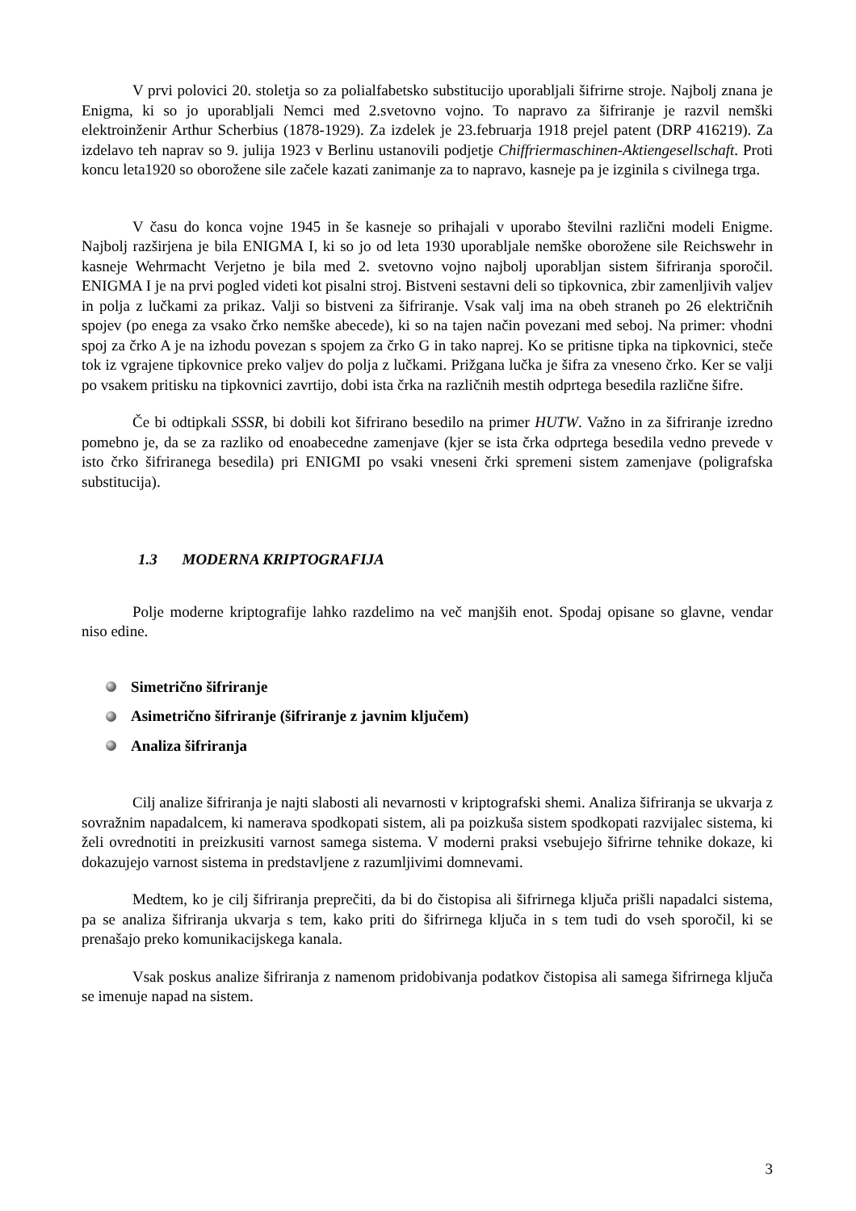V prvi polovici 20. stoletja so za polialfabetsko substitucijo uporabljali šifrirne stroje. Najbolj znana je Enigma, ki so jo uporabljali Nemci med 2.svetovno vojno. To napravo za šifriranje je razvil nemški elektroinženir Arthur Scherbius (1878-1929). Za izdelek je 23.februarja 1918 prejel patent (DRP 416219). Za izdelavo teh naprav so 9. julija 1923 v Berlinu ustanovili podjetje Chiffriermaschinen-Aktiengesellschaft. Proti koncu leta1920 so oborožene sile začele kazati zanimanje za to napravo, kasneje pa je izginila s civilnega trga.
V času do konca vojne 1945 in še kasneje so prihajali v uporabo številni različni modeli Enigme. Najbolj razširjena je bila ENIGMA I, ki so jo od leta 1930 uporabljale nemške oborožene sile Reichswehr in kasneje Wehrmacht Verjetno je bila med 2. svetovno vojno najbolj uporabljan sistem šifriranja sporočil. ENIGMA I je na prvi pogled videti kot pisalni stroj. Bistveni sestavni deli so tipkovnica, zbir zamenljivih valjev in polja z lučkami za prikaz. Valji so bistveni za šifriranje. Vsak valj ima na obeh straneh po 26 električnih spojev (po enega za vsako črko nemške abecede), ki so na tajen način povezani med seboj. Na primer: vhodni spoj za črko A je na izhodu povezan s spojem za črko G in tako naprej. Ko se pritisne tipka na tipkovnici, steče tok iz vgrajene tipkovnice preko valjev do polja z lučkami. Prižgana lučka je šifra za vneseno črko. Ker se valji po vsakem pritisku na tipkovnici zavrtijo, dobi ista črka na različnih mestih odprtega besedila različne šifre.
Če bi odtipkali SSSR, bi dobili kot šifrirano besedilo na primer HUTW. Važno in za šifriranje izredno pomebno je, da se za razliko od enoabecedne zamenjave (kjer se ista črka odprtega besedila vedno prevede v isto črko šifriranega besedila) pri ENIGMI po vsaki vneseni črki spremeni sistem zamenjave (poligrafska substitucija).
1.3 MODERNA KRIPTOGRAFIJA
Polje moderne kriptografije lahko razdelimo na več manjših enot. Spodaj opisane so glavne, vendar niso edine.
Simetrično šifriranje
Asimetrično šifriranje (šifriranje z javnim ključem)
Analiza šifriranja
Cilj analize šifriranja je najti slabosti ali nevarnosti v kriptografski shemi. Analiza šifriranja se ukvarja z sovražnim napadalcem, ki namerava spodkopati sistem, ali pa poizkuša sistem spodkopati razvijalec sistema, ki želi ovrednotiti in preizkusiti varnost samega sistema. V moderni praksi vsebujejo šifrirne tehnike dokaze, ki dokazujejo varnost sistema in predstavljene z razumljivimi domnevami.
Medtem, ko je cilj šifriranja preprečiti, da bi do čistopisa ali šifrirnega ključa prišli napadalci sistema, pa se analiza šifriranja ukvarja s tem, kako priti do šifrirnega ključa in s tem tudi do vseh sporočil, ki se prenašajo preko komunikacijskega kanala.
Vsak poskus analize šifriranja z namenom pridobivanja podatkov čistopisa ali samega šifrirnega ključa se imenuje napad na sistem.
3